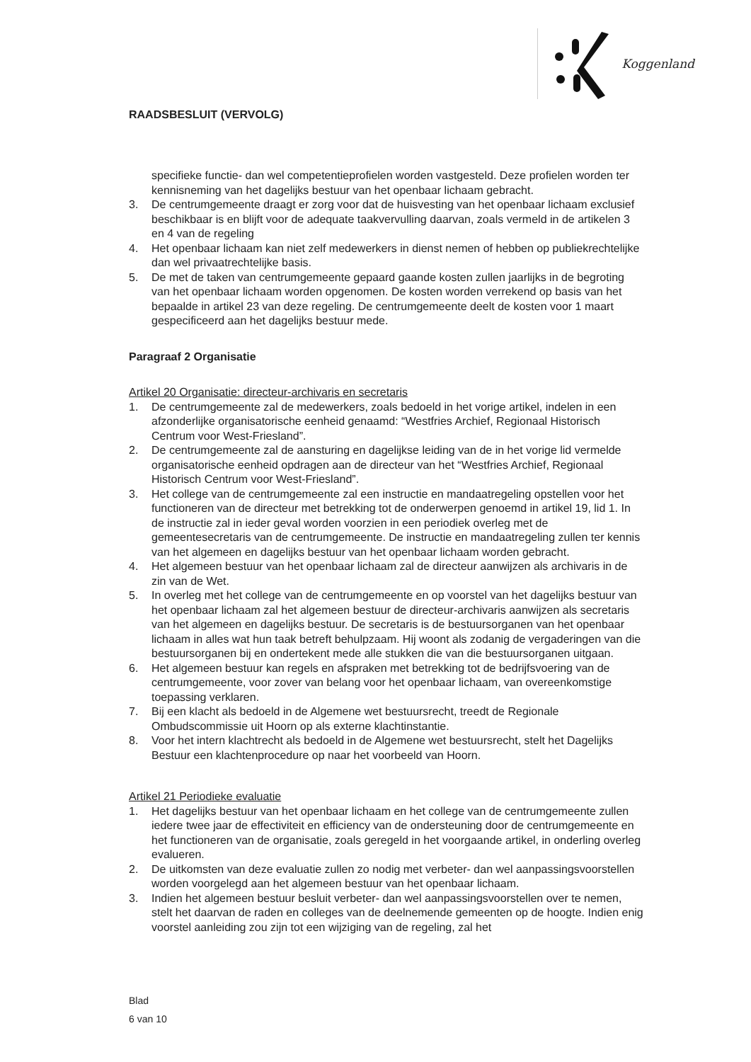RAADSBESLUIT (VERVOLG)
Koggenland
specifieke functie- dan wel competentieprofielen worden vastgesteld. Deze profielen worden ter kennisneming van het dagelijks bestuur van het openbaar lichaam gebracht.
3. De centrumgemeente draagt er zorg voor dat de huisvesting van het openbaar lichaam exclusief beschikbaar is en blijft voor de adequate taakvervulling daarvan, zoals vermeld in de artikelen 3 en 4 van de regeling
4. Het openbaar lichaam kan niet zelf medewerkers in dienst nemen of hebben op publiekrechtelijke dan wel privaatrechtelijke basis.
5. De met de taken van centrumgemeente gepaard gaande kosten zullen jaarlijks in de begroting van het openbaar lichaam worden opgenomen. De kosten worden verrekend op basis van het bepaalde in artikel 23 van deze regeling. De centrumgemeente deelt de kosten voor 1 maart gespecificeerd aan het dagelijks bestuur mede.
Paragraaf 2 Organisatie
Artikel 20 Organisatie: directeur-archivaris en secretaris
1. De centrumgemeente zal de medewerkers, zoals bedoeld in het vorige artikel, indelen in een afzonderlijke organisatorische eenheid genaamd: “Westfries Archief, Regionaal Historisch Centrum voor West-Friesland”.
2. De centrumgemeente zal de aansturing en dagelijkse leiding van de in het vorige lid vermelde organisatorische eenheid opdragen aan de directeur van het “Westfries Archief, Regionaal Historisch Centrum voor West-Friesland”.
3. Het college van de centrumgemeente zal een instructie en mandaatregeling opstellen voor het functioneren van de directeur met betrekking tot de onderwerpen genoemd in artikel 19, lid 1. In de instructie zal in ieder geval worden voorzien in een periodiek overleg met de gemeentesecretaris van de centrumgemeente. De instructie en mandaatregeling zullen ter kennis van het algemeen en dagelijks bestuur van het openbaar lichaam worden gebracht.
4. Het algemeen bestuur van het openbaar lichaam zal de directeur aanwijzen als archivaris in de zin van de Wet.
5. In overleg met het college van de centrumgemeente en op voorstel van het dagelijks bestuur van het openbaar lichaam zal het algemeen bestuur de directeur-archivaris aanwijzen als secretaris van het algemeen en dagelijks bestuur. De secretaris is de bestuursorganen van het openbaar lichaam in alles wat hun taak betreft behulpzaam. Hij woont als zodanig de vergaderingen van die bestuursorganen bij en ondertekent mede alle stukken die van die bestuursorganen uitgaan.
6. Het algemeen bestuur kan regels en afspraken met betrekking tot de bedrijfsvoering van de centrumgemeente, voor zover van belang voor het openbaar lichaam, van overeenkomstige toepassing verklaren.
7. Bij een klacht als bedoeld in de Algemene wet bestuursrecht, treedt de Regionale Ombudscommissie uit Hoorn op als externe klachtinstantie.
8. Voor het intern klachtrecht als bedoeld in de Algemene wet bestuursrecht, stelt het Dagelijks Bestuur een klachtenprocedure op naar het voorbeeld van Hoorn.
Artikel 21 Periodieke evaluatie
1. Het dagelijks bestuur van het openbaar lichaam en het college van de centrumgemeente zullen iedere twee jaar de effectiviteit en efficiency van de ondersteuning door de centrumgemeente en het functioneren van de organisatie, zoals geregeld in het voorgaande artikel, in onderling overleg evalueren.
2. De uitkomsten van deze evaluatie zullen zo nodig met verbeter- dan wel aanpassingsvoorstellen worden voorgelegd aan het algemeen bestuur van het openbaar lichaam.
3. Indien het algemeen bestuur besluit verbeter- dan wel aanpassingsvoorstellen over te nemen, stelt het daarvan de raden en colleges van de deelnemende gemeenten op de hoogte. Indien enig voorstel aanleiding zou zijn tot een wijziging van de regeling, zal het
Blad
6 van 10